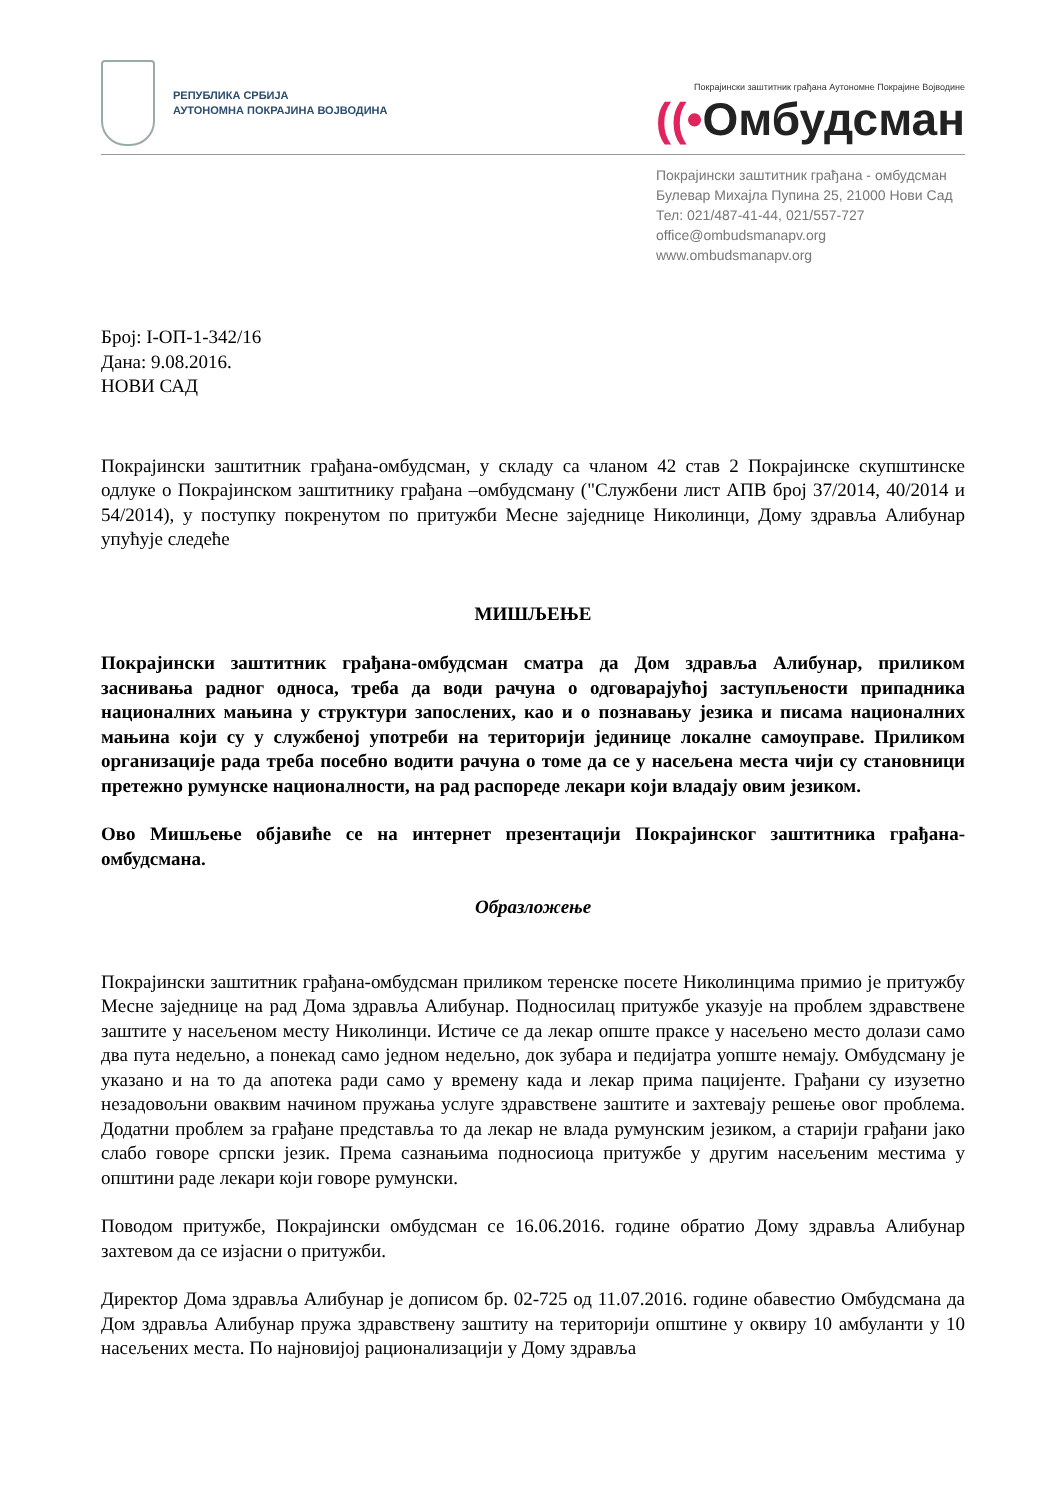РЕПУБЛИКА СРБИЈА
АУТОНОМНА ПОКРАЈИНА ВОЈВОДИНА
Покрајински заштитник грађана Аутономне Покрајине Војводине
((•Омбудсман
Покрајински заштитник грађана - омбудсман
Булевар Михајла Пупина 25, 21000 Нови Сад
Тел: 021/487-41-44, 021/557-727
office@ombudsmanapv.org
www.ombudsmanapv.org
Број: I-ОП-1-342/16
Дана: 9.08.2016.
НОВИ САД
Покрајински заштитник грађана-омбудсман, у складу са чланом 42 став 2 Покрајинске скупштинске одлуке о Покрајинском заштитнику грађана –омбудсману ("Службени лист АПВ број 37/2014, 40/2014 и 54/2014), у поступку покренутом по притужби Месне заједнице Николинци, Дому здравља Алибунар упућује следеће
МИШЉЕЊЕ
Покрајински заштитник грађана-омбудсман сматра да Дом здравља Алибунар, приликом заснивања радног односа, треба да води рачуна о одговарајућој заступљености припадника националних мањина у структури запослених, као и о познавању језика и писама националних мањина који су у службеној употреби на територији јединице локалне самоуправе. Приликом организације рада треба посебно водити рачуна о томе да се у насељена места чији су становници претежно румунске националности, на рад распореде лекари који владају овим језиком.
Ово Мишљење објавиће се на интернет презентацији Покрајинског заштитника грађана- омбудсмана.
Образложење
Покрајински заштитник грађана-омбудсман приликом теренске посете Николинцима примио је притужбу Месне заједнице на рад Дома здравља Алибунар. Подносилац притужбе указује на проблем здравствене заштите у насељеном месту Николинци. Истиче се да лекар опште праксе у насељено место долази само два пута недељно, а понекад само једном недељно, док зубара и педијатра уопште немају. Омбудсману је указано и на то да апотека ради само у времену када и лекар прима пацијенте. Грађани су изузетно незадовољни оваквим начином пружања услуге здравствене заштите и захтевају решење овог проблема. Додатни проблем за грађане представља то да лекар не влада румунским језиком, а старији грађани јако слабо говоре српски језик. Према сазнањима подносиоца притужбе у другим насељеним местима у општини раде лекари који говоре румунски.
Поводом притужбе, Покрајински омбудсман се 16.06.2016. године обратио Дому здравља Алибунар захтевом да се изјасни о притужби.
Директор Дома здравља Алибунар је дописом бр. 02-725 од 11.07.2016. године обавестио Омбудсмана да Дом здравља Алибунар пружа здравствену заштиту на територији општине у оквиру 10 амбуланти у 10 насељених места. По најновијој рационализацији у Дому здравља